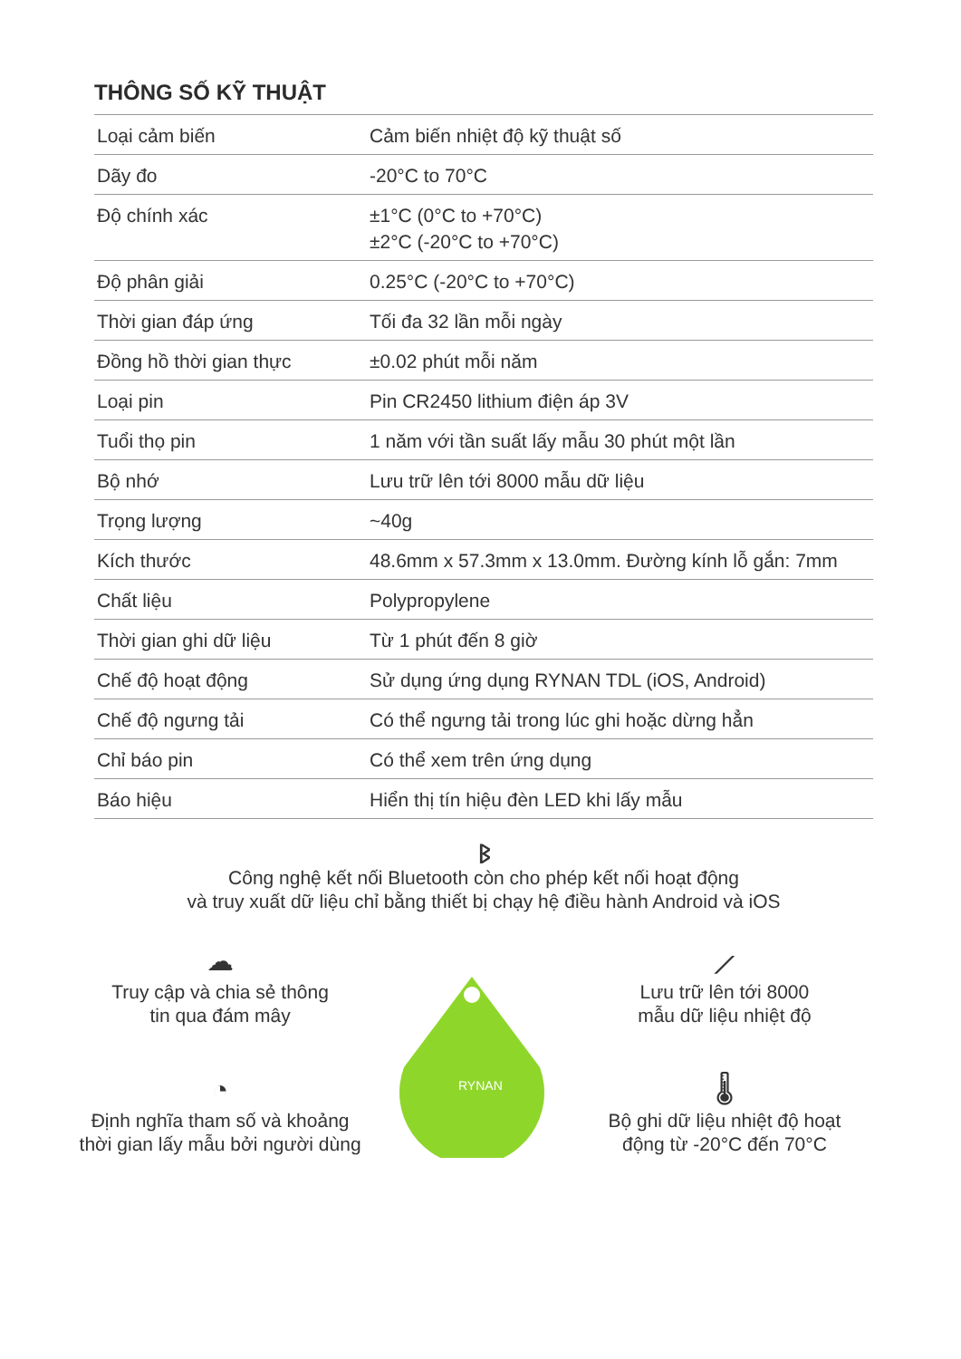THÔNG SỐ KỸ THUẬT
| Loại cảm biến | Cảm biến nhiệt độ kỹ thuật số |
| Dãy đo | -20°C to 70°C |
| Độ chính xác | ±1°C (0°C to +70°C) ±2°C (-20°C to +70°C) |
| Độ phân giải | 0.25°C (-20°C to +70°C) |
| Thời gian đáp ứng | Tối đa 32 lần mỗi ngày |
| Đồng hồ thời gian thực | ±0.02 phút mỗi năm |
| Loại pin | Pin CR2450 lithium điện áp 3V |
| Tuổi thọ pin | 1 năm với tần suất lấy mẫu 30 phút một lần |
| Bộ nhớ | Lưu trữ lên tới 8000 mẫu dữ liệu |
| Trọng lượng | ~40g |
| Kích thước | 48.6mm x 57.3mm x 13.0mm. Đường kính lỗ gắn: 7mm |
| Chất liệu | Polypropylene |
| Thời gian ghi dữ liệu | Từ 1 phút đến 8 giờ |
| Chế độ hoạt động | Sử dụng ứng dụng RYNAN TDL (iOS, Android) |
| Chế độ ngưng tải | Có thể ngưng tải trong lúc ghi hoặc dừng hẳn |
| Chỉ báo pin | Có thể xem trên ứng dụng |
| Báo hiệu | Hiển thị tín hiệu đèn LED khi lấy mẫu |
ᛒ
Công nghệ kết nối Bluetooth còn cho phép kết nối hoạt động
và truy xuất dữ liệu chỉ bằng thiết bị chạy hệ điều hành Android và iOS
☁
Truy cập và chia sẻ thông
tin qua đám mây
◔
Định nghĩa tham số và khoảng
thời gian lấy mẫu bởi người dùng
RYNAN
⟋
Lưu trữ lên tới 8000
mẫu dữ liệu nhiệt độ
🌡
Bộ ghi dữ liệu nhiệt độ hoạt
động từ -20°C đến 70°C